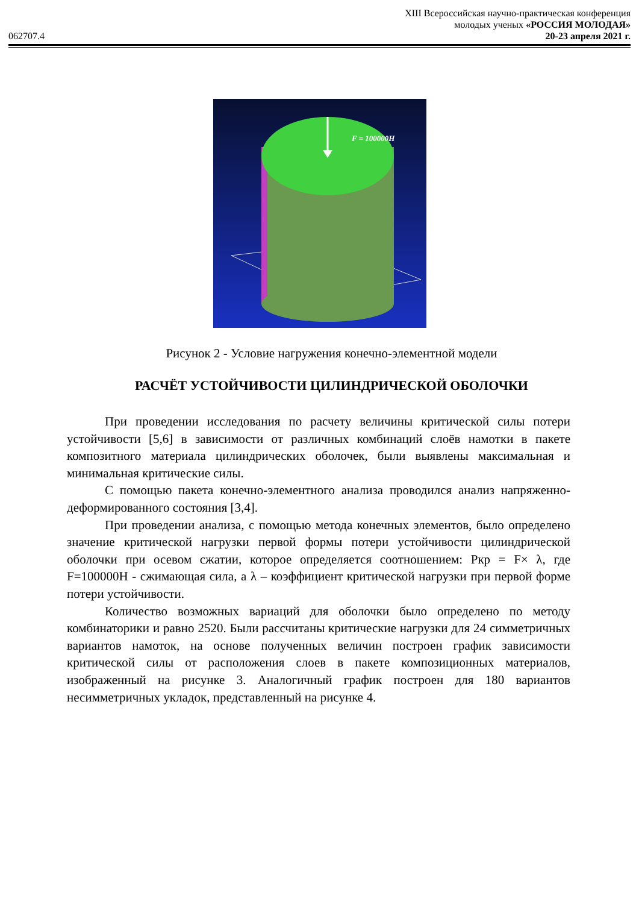XIII Всероссийская научно-практическая конференция
молодых ученых «РОССИЯ МОЛОДАЯ»
062707.4 20-23 апреля 2021 г.
F = 100000H
Рисунок 2 - Условие нагружения конечно-элементной модели
РАСЧЁТ УСТОЙЧИВОСТИ ЦИЛИНДРИЧЕСКОЙ ОБОЛОЧКИ
При проведении исследования по расчету величины критической силы потери устойчивости [5,6] в зависимости от различных комбинаций слоёв намотки в пакете композитного материала цилиндрических оболочек, были выявлены максимальная и минимальная критические силы.
С помощью пакета конечно-элементного анализа проводился анализ напряженно-деформированного состояния [3,4].
При проведении анализа, с помощью метода конечных элементов, было определено значение критической нагрузки первой формы потери устойчивости цилиндрической оболочки при осевом сжатии, которое определяется соотношением: Ркр = F× λ, где F=100000Н - сжимающая сила, а λ – коэффициент критической нагрузки при первой форме потери устойчивости.
Количество возможных вариаций для оболочки было определено по методу комбинаторики и равно 2520. Были рассчитаны критические нагрузки для 24 симметричных вариантов намоток, на основе полученных величин построен график зависимости критической силы от расположения слоев в пакете композиционных материалов, изображенный на рисунке 3. Аналогичный график построен для 180 вариантов несимметричных укладок, представленный на рисунке 4.